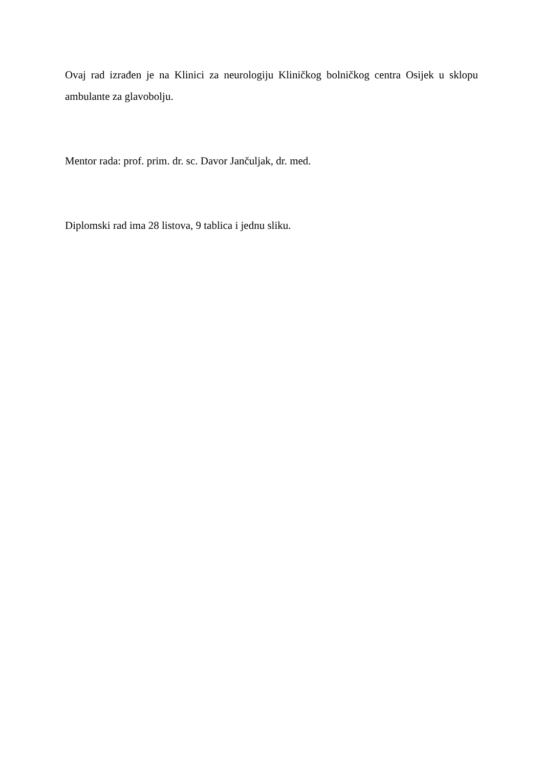Ovaj rad izrađen je na Klinici za neurologiju Kliničkog bolničkog centra Osijek u sklopu ambulante za glavobolju.
Mentor rada: prof. prim. dr. sc. Davor Jančuljak, dr. med.
Diplomski rad ima 28 listova, 9 tablica i jednu sliku.